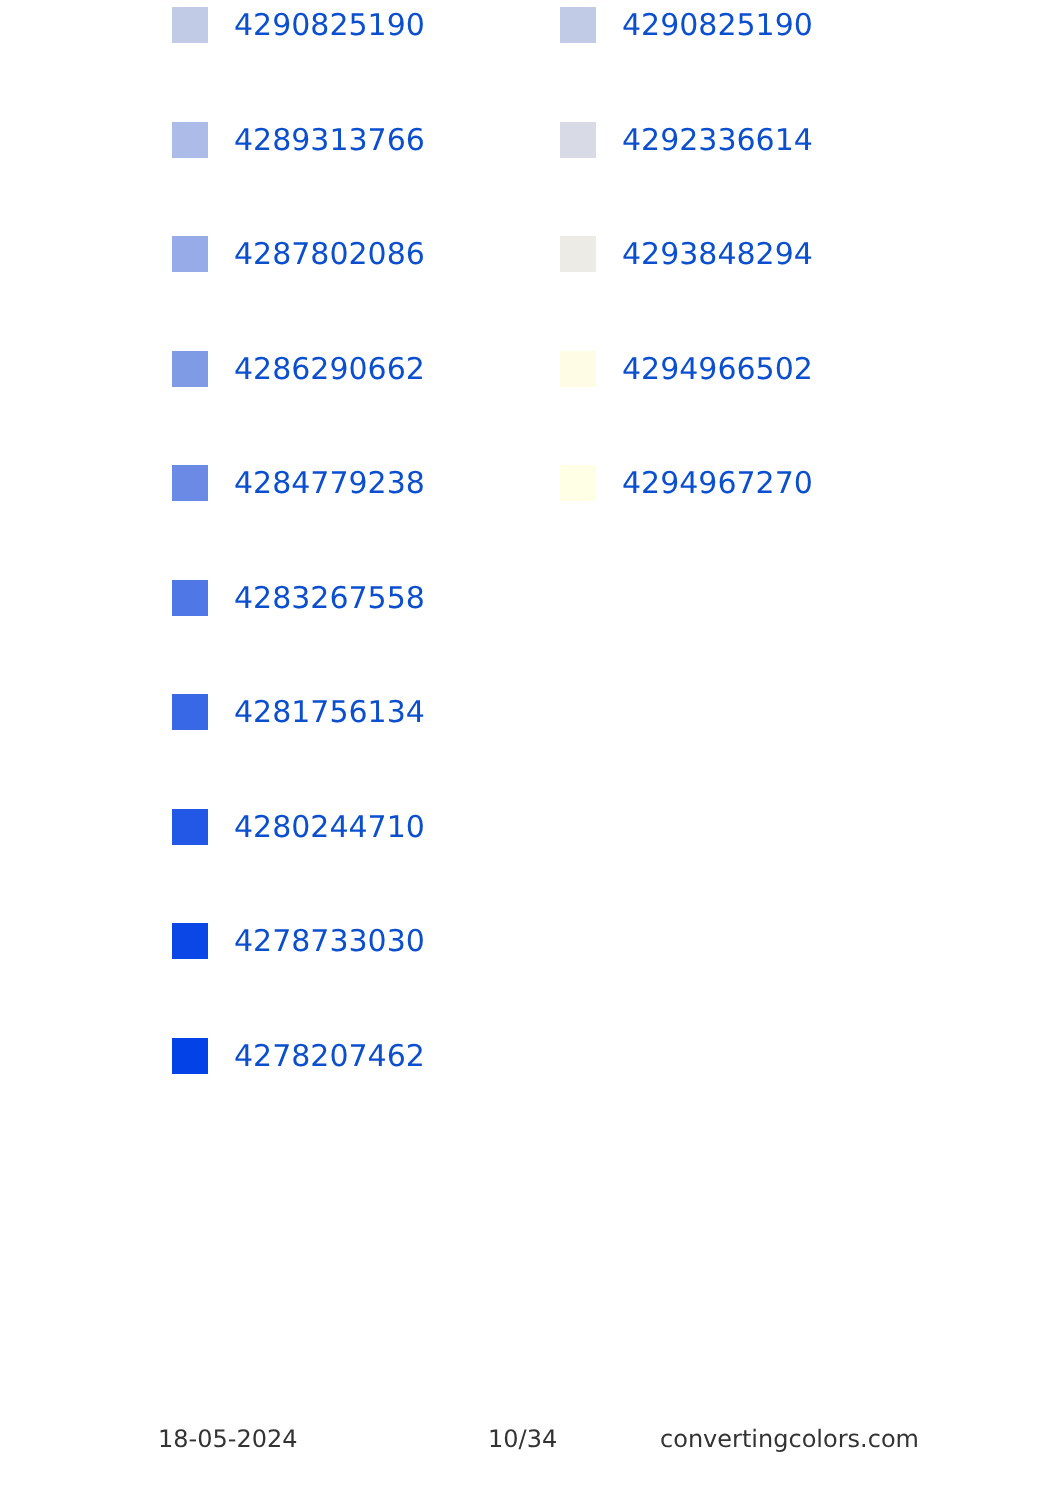4290825190
4289313766
4287802086
4286290662
4284779238
4283267558
4281756134
4280244710
4278733030
4278207462
4290825190
4292336614
4293848294
4294966502
4294967270
18-05-2024 10/34 convertingcolors.com